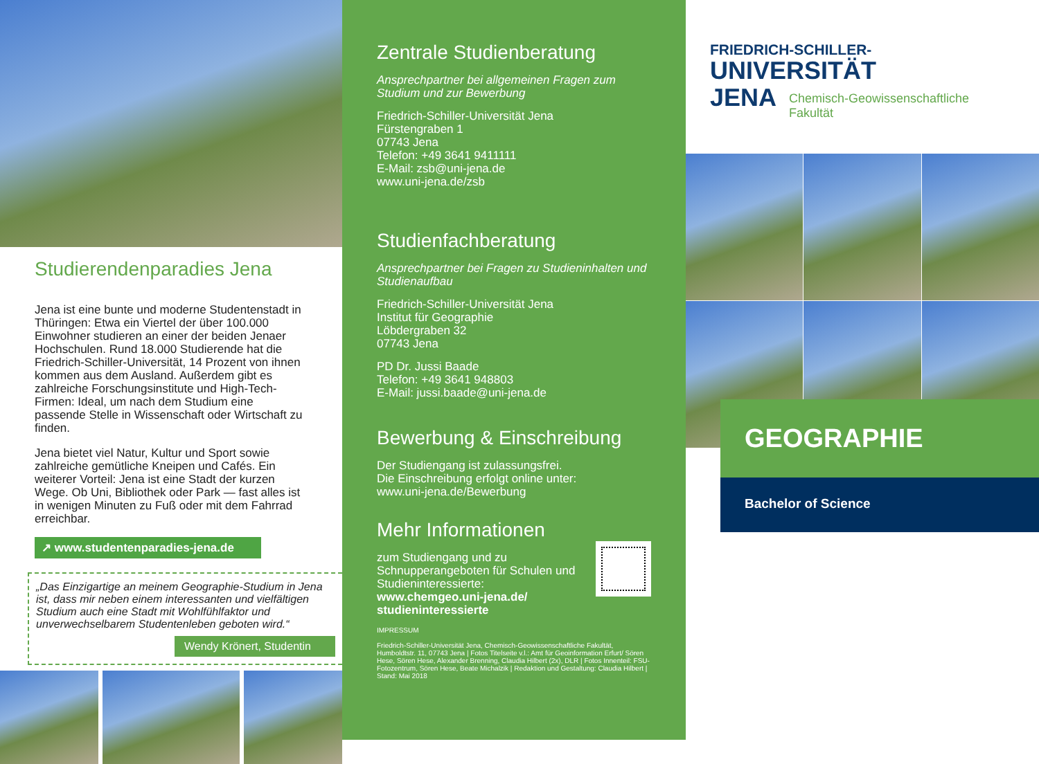Studierendenparadies Jena
Jena ist eine bunte und moderne Studentenstadt in Thüringen: Etwa ein Viertel der über 100.000 Einwohner studieren an einer der beiden Jenaer Hochschulen. Rund 18.000 Studierende hat die Friedrich-Schiller-Universität, 14 Prozent von ihnen kommen aus dem Ausland. Außerdem gibt es zahlreiche Forschungsinstitute und High-Tech-Firmen: Ideal, um nach dem Studium eine passende Stelle in Wissenschaft oder Wirtschaft zu finden.
Jena bietet viel Natur, Kultur und Sport sowie zahlreiche gemütliche Kneipen und Cafés. Ein weiterer Vorteil: Jena ist eine Stadt der kurzen Wege. Ob Uni, Bibliothek oder Park — fast alles ist in wenigen Minuten zu Fuß oder mit dem Fahrrad erreichbar.
↗ www.studentenparadies-jena.de
„Das Einzigartige an meinem Geographie-Studium in Jena ist, dass mir neben einem interessanten und vielfältigen Studium auch eine Stadt mit Wohlfühlfaktor und unverwechselbarem Studentenleben geboten wird.“
Wendy Krönert, Studentin
Zentrale Studienberatung
Ansprechpartner bei allgemeinen Fragen zum Studium und zur Bewerbung
Friedrich-Schiller-Universität Jena
Fürstengraben 1
07743 Jena
Telefon: +49 3641 9411111
E-Mail: zsb@uni-jena.de
www.uni-jena.de/zsb
Studienfachberatung
Ansprechpartner bei Fragen zu Studieninhalten und Studienaufbau
Friedrich-Schiller-Universität Jena
Institut für Geographie
Löbdergraben 32
07743 Jena
PD Dr. Jussi Baade
Telefon: +49 3641 948803
E-Mail: jussi.baade@uni-jena.de
Bewerbung & Einschreibung
Der Studiengang ist zulassungsfrei.
Die Einschreibung erfolgt online unter:
www.uni-jena.de/Bewerbung
Mehr Informationen
zum Studiengang und zu Schnupperangeboten für Schulen und Studieninteressierte:
www.chemgeo.uni-jena.de/ studieninteressierte
IMPRESSUM
Friedrich-Schiller-Universität Jena, Chemisch-Geowissenschaftliche Fakultät, Humboldtstr. 11, 07743 Jena | Fotos Titelseite v.l.: Amt für Geoinformation Erfurt/ Sören Hese, Sören Hese, Alexander Brenning, Claudia Hilbert (2x), DLR | Fotos Innenteil: FSU-Fotozentrum, Sören Hese, Beate Michalzik | Redaktion und Gestaltung: Claudia Hilbert | Stand: Mai 2018
FRIEDRICH-SCHILLER-
UNIVERSITÄT
JENA Chemisch-Geowissenschaftliche
Fakultät
GEOGRAPHIE
Bachelor of Science